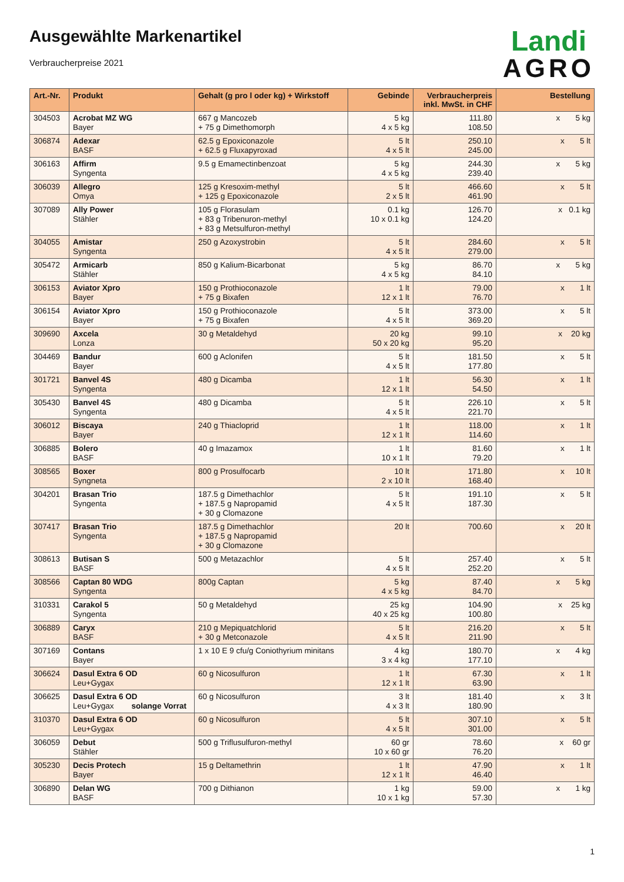Ausgewählte Markenartikel
Verbraucherpreise 2021
Landi
AGRO
| Art.-Nr. | Produkt | Gehalt (g pro l oder kg) + Wirkstoff | Gebinde | Verbraucherpreis inkl. MwSt. in CHF | Bestellung |
| --- | --- | --- | --- | --- | --- |
| 304503 | Acrobat MZ WG Bayer | 667 g Mancozeb + 75 g Dimethomorph | 5 kg 4 x 5 kg | 111.80 108.50 | x 5 kg |
| 306874 | Adexar BASF | 62.5 g Epoxiconazole + 62.5 g Fluxapyroxad | 5 lt 4 x 5 lt | 250.10 245.00 | x 5 lt |
| 306163 | Affirm Syngenta | 9.5 g Emamectinbenzoat | 5 kg 4 x 5 kg | 244.30 239.40 | x 5 kg |
| 306039 | Allegro Omya | 125 g Kresoxim-methyl + 125 g Epoxiconazole | 5 lt 2 x 5 lt | 466.60 461.90 | x 5 lt |
| 307089 | Ally Power Stähler | 105 g Florasulam + 83 g Tribenuron-methyl + 83 g Metsulfuron-methyl | 0.1 kg 10 x 0.1 kg | 126.70 124.20 | x 0.1 kg |
| 304055 | Amistar Syngenta | 250 g Azoxystrobin | 5 lt 4 x 5 lt | 284.60 279.00 | x 5 lt |
| 305472 | Armicarb Stähler | 850 g Kalium-Bicarbonat | 5 kg 4 x 5 kg | 86.70 84.10 | x 5 kg |
| 306153 | Aviator Xpro Bayer | 150 g Prothioconazole + 75 g Bixafen | 1 lt 12 x 1 lt | 79.00 76.70 | x 1 lt |
| 306154 | Aviator Xpro Bayer | 150 g Prothioconazole + 75 g Bixafen | 5 lt 4 x 5 lt | 373.00 369.20 | x 5 lt |
| 309690 | Axcela Lonza | 30 g Metaldehyd | 20 kg 50 x 20 kg | 99.10 95.20 | x 20 kg |
| 304469 | Bandur Bayer | 600 g Aclonifen | 5 lt 4 x 5 lt | 181.50 177.80 | x 5 lt |
| 301721 | Banvel 4S Syngenta | 480 g Dicamba | 1 lt 12 x 1 lt | 56.30 54.50 | x 1 lt |
| 305430 | Banvel 4S Syngenta | 480 g Dicamba | 5 lt 4 x 5 lt | 226.10 221.70 | x 5 lt |
| 306012 | Biscaya Bayer | 240 g Thiacloprid | 1 lt 12 x 1 lt | 118.00 114.60 | x 1 lt |
| 306885 | Bolero BASF | 40 g Imazamox | 1 lt 10 x 1 lt | 81.60 79.20 | x 1 lt |
| 308565 | Boxer Syngneta | 800 g Prosulfocarb | 10 lt 2 x 10 lt | 171.80 168.40 | x 10 lt |
| 304201 | Brasan Trio Syngenta | 187.5 g Dimethachlor + 187.5 g Napropamid + 30 g Clomazone | 5 lt 4 x 5 lt | 191.10 187.30 | x 5 lt |
| 307417 | Brasan Trio Syngenta | 187.5 g Dimethachlor + 187.5 g Napropamid + 30 g Clomazone | 20 lt | 700.60 | x 20 lt |
| 308613 | Butisan S BASF | 500 g Metazachlor | 5 lt 4 x 5 lt | 257.40 252.20 | x 5 lt |
| 308566 | Captan 80 WDG Syngenta | 800g Captan | 5 kg 4 x 5 kg | 87.40 84.70 | x 5 kg |
| 310331 | Carakol 5 Syngenta | 50 g Metaldehyd | 25 kg 40 x 25 kg | 104.90 100.80 | x 25 kg |
| 306889 | Caryx BASF | 210 g Mepiquatchlorid + 30 g Metconazole | 5 lt 4 x 5 lt | 216.20 211.90 | x 5 lt |
| 307169 | Contans Bayer | 1 x 10 E 9 cfu/g Coniothyrium minitans | 4 kg 3 x 4 kg | 180.70 177.10 | x 4 kg |
| 306624 | Dasul Extra 6 OD Leu+Gygax | 60 g Nicosulfuron | 1 lt 12 x 1 lt | 67.30 63.90 | x 1 lt |
| 306625 | Dasul Extra 6 OD Leu+Gygax solange Vorrat | 60 g Nicosulfuron | 3 lt 4 x 3 lt | 181.40 180.90 | x 3 lt |
| 310370 | Dasul Extra 6 OD Leu+Gygax | 60 g Nicosulfuron | 5 lt 4 x 5 lt | 307.10 301.00 | x 5 lt |
| 306059 | Debut Stähler | 500 g Triflusulfuron-methyl | 60 gr 10 x 60 gr | 78.60 76.20 | x 60 gr |
| 305230 | Decis Protech Bayer | 15 g Deltamethrin | 1 lt 12 x 1 lt | 47.90 46.40 | x 1 lt |
| 306890 | Delan WG BASF | 700 g Dithianon | 1 kg 10 x 1 kg | 59.00 57.30 | x 1 kg |
1